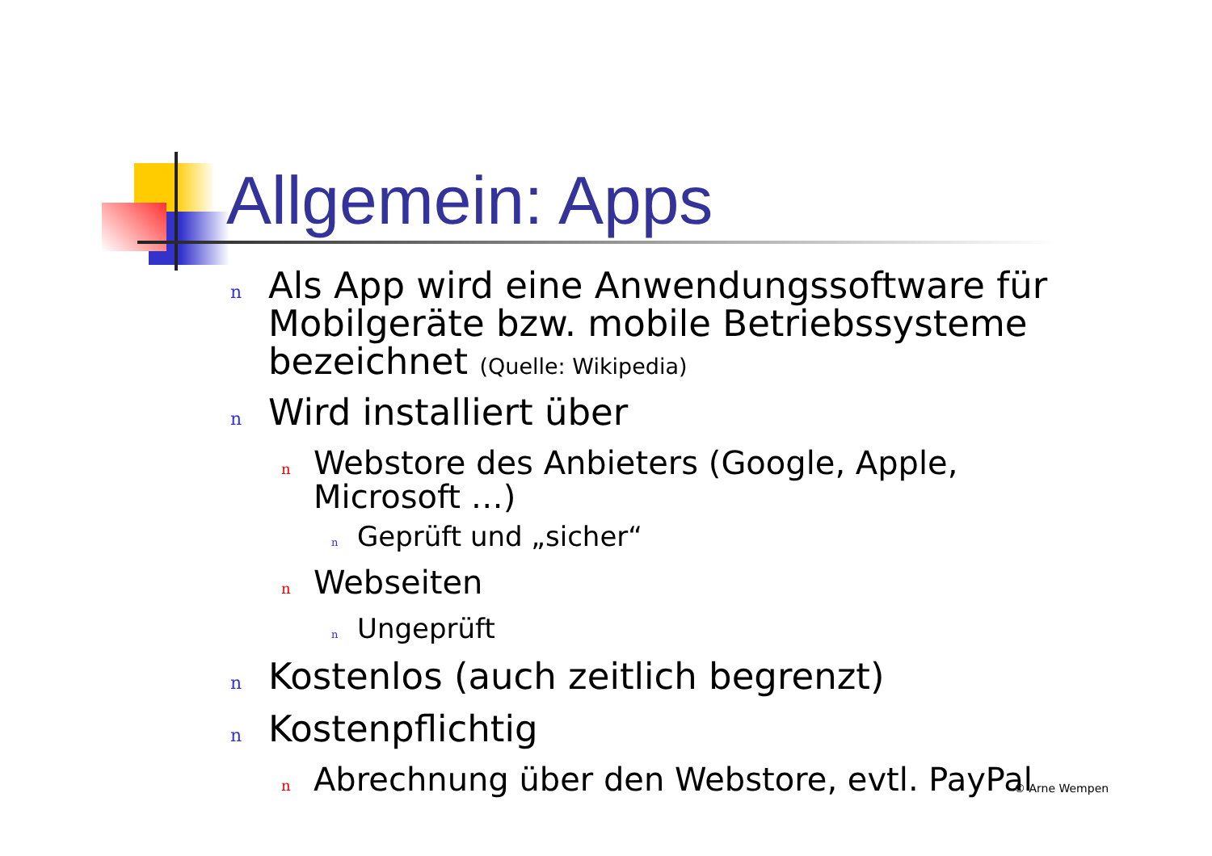Allgemein: Apps
n Als App wird eine Anwendungssoftware für Mobilgeräte bzw. mobile Betriebssysteme bezeichnet (Quelle: Wikipedia)
n Wird installiert über
n Webstore des Anbieters (Google, Apple, Microsoft …)
n Geprüft und „sicher“
n Webseiten
n Ungeprüft
n Kostenlos (auch zeitlich begrenzt)
n Kostenpflichtig
n Abrechnung über den Webstore, evtl. PayPal
© Arne Wempen